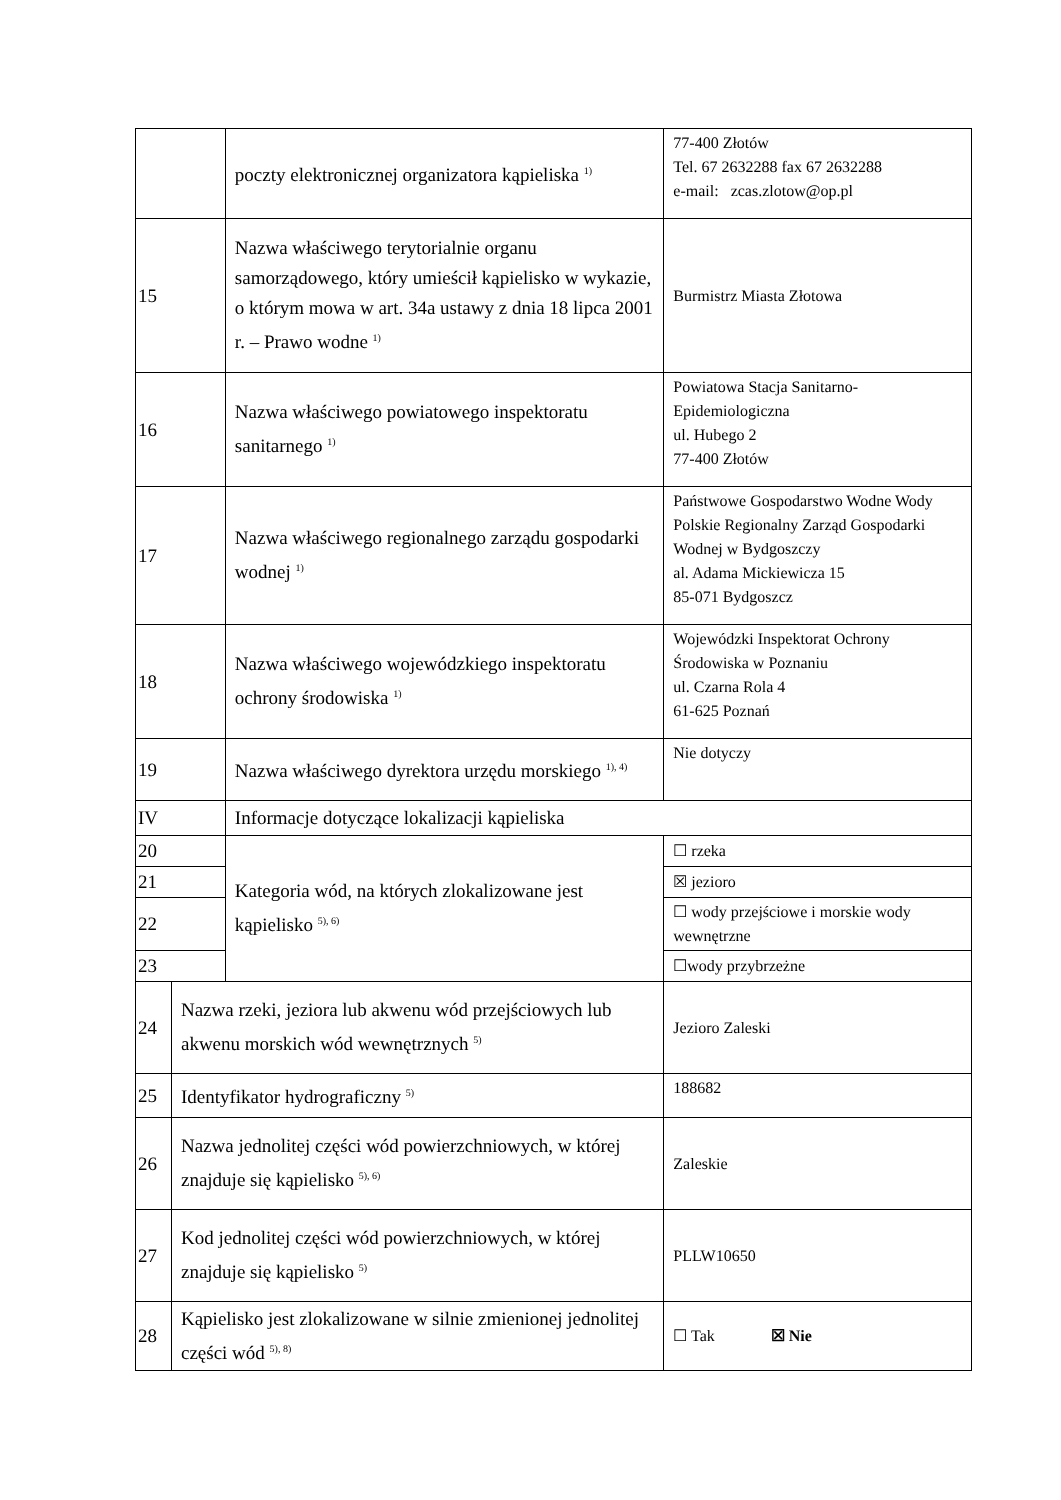| | | poczty elektronicznej organizatora kąpieliska <sup>1)</sup> | 77-400 Złotów Tel. 67 2632288 fax 67 2632288 e-mail: zcas.zlotow@op.pl |
| 15 | | Nazwa właściwego terytorialnie organu samorządowego, który umieścił kąpielisko w wykazie, o którym mowa w art. 34a ustawy z dnia 18 lipca 2001 r. – Prawo wodne <sup>1)</sup> | Burmistrz Miasta Złotowa |
| 16 | | Nazwa właściwego powiatowego inspektoratu sanitarnego <sup>1)</sup> | Powiatowa Stacja Sanitarno-Epidemiologiczna ul. Hubego 2 77-400 Złotów |
| 17 | | Nazwa właściwego regionalnego zarządu gospodarki wodnej <sup>1)</sup> | Państwowe Gospodarstwo Wodne Wody Polskie Regionalny Zarząd Gospodarki Wodnej w Bydgoszczy al. Adama Mickiewicza 15 85-071 Bydgoszcz |
| 18 | | Nazwa właściwego wojewódzkiego inspektoratu ochrony środowiska <sup>1)</sup> | Wojewódzki Inspektorat Ochrony Środowiska w Poznaniu ul. Czarna Rola 4 61-625 Poznań |
| 19 | | Nazwa właściwego dyrektora urzędu morskiego <sup>1), 4)</sup> | Nie dotyczy |
| IV | | Informacje dotyczące lokalizacji kąpieliska | |
| 20 | | Kategoria wód, na których zlokalizowane jest kąpielisko <sup>5), 6)</sup> | ☐ rzeka |
| 21 | | | ☒ jezioro |
| 22 | | | ☐ wody przejściowe i morskie wody wewnętrzne |
| 23 | | | ☐wody przybrzeżne |
| 24 | Nazwa rzeki, jeziora lub akwenu wód przejściowych lub akwenu morskich wód wewnętrznych <sup>5)</sup> | | Jezioro Zaleski |
| 25 | Identyfikator hydrograficzny <sup>5)</sup> | | 188682 |
| 26 | Nazwa jednolitej części wód powierzchniowych, w której znajduje się kąpielisko <sup>5), 6)</sup> | | Zaleskie |
| 27 | Kod jednolitej części wód powierzchniowych, w której znajduje się kąpielisko <sup>5)</sup> | | PLLW10650 |
| 28 | Kąpielisko jest zlokalizowane w silnie zmienionej jednolitej części wód <sup>5), 8)</sup> | | ☐ Tak ☒ Nie |